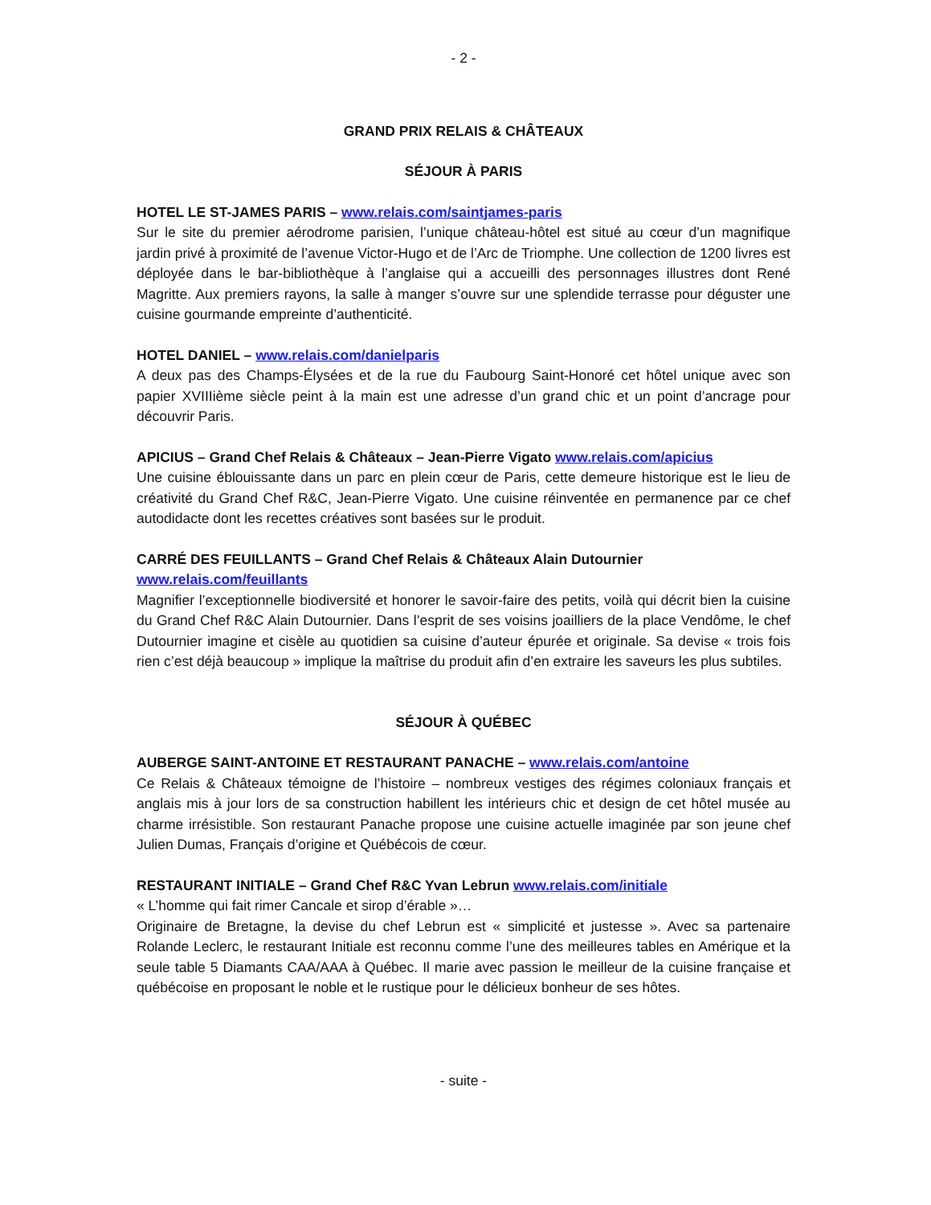- 2 -
GRAND PRIX RELAIS & CHÂTEAUX
SÉJOUR À PARIS
HOTEL LE ST-JAMES PARIS – www.relais.com/saintjames-paris
Sur le site du premier aérodrome parisien, l’unique château-hôtel est situé au cœur d’un magnifique jardin privé à proximité de l’avenue Victor-Hugo et de l’Arc de Triomphe. Une collection de 1200 livres est déployée dans le bar-bibliothèque à l’anglaise qui a accueilli des personnages illustres dont René Magritte. Aux premiers rayons, la salle à manger s’ouvre sur une splendide terrasse pour déguster une cuisine gourmande empreinte d’authenticité.
HOTEL DANIEL – www.relais.com/danielparis
A deux pas des Champs-Élysées et de la rue du Faubourg Saint-Honoré cet hôtel unique avec son papier XVIIIième siècle peint à la main est une adresse d’un grand chic et un point d’ancrage pour découvrir Paris.
APICIUS – Grand Chef Relais & Châteaux – Jean-Pierre Vigato www.relais.com/apicius
Une cuisine éblouissante dans un parc en plein cœur de Paris, cette demeure historique est le lieu de créativité du Grand Chef R&C, Jean-Pierre Vigato. Une cuisine réinventée en permanence par ce chef autodidacte dont les recettes créatives sont basées sur le produit.
CARRÉ DES FEUILLANTS – Grand Chef Relais & Châteaux Alain Dutournier
www.relais.com/feuillants
Magnifier l’exceptionnelle biodiversité et honorer le savoir-faire des petits, voilà qui décrit bien la cuisine du Grand Chef R&C Alain Dutournier. Dans l’esprit de ses voisins joailliers de la place Vendôme, le chef Dutournier imagine et cisèle au quotidien sa cuisine d’auteur épurée et originale. Sa devise « trois fois rien c’est déjà beaucoup » implique la maîtrise du produit afin d’en extraire les saveurs les plus subtiles.
SÉJOUR À QUÉBEC
AUBERGE SAINT-ANTOINE ET RESTAURANT PANACHE – www.relais.com/antoine
Ce Relais & Châteaux témoigne de l’histoire – nombreux vestiges des régimes coloniaux français et anglais mis à jour lors de sa construction habillent les intérieurs chic et design de cet hôtel musée au charme irrésistible. Son restaurant Panache propose une cuisine actuelle imaginée par son jeune chef Julien Dumas, Français d’origine et Québécois de cœur.
RESTAURANT INITIALE – Grand Chef R&C Yvan Lebrun www.relais.com/initiale
« L’homme qui fait rimer Cancale et sirop d’érable »…
Originaire de Bretagne, la devise du chef Lebrun est « simplicité et justesse ». Avec sa partenaire Rolande Leclerc, le restaurant Initiale est reconnu comme l’une des meilleures tables en Amérique et la seule table 5 Diamants CAA/AAA à Québec. Il marie avec passion le meilleur de la cuisine française et québécoise en proposant le noble et le rustique pour le délicieux bonheur de ses hôtes.
- suite -